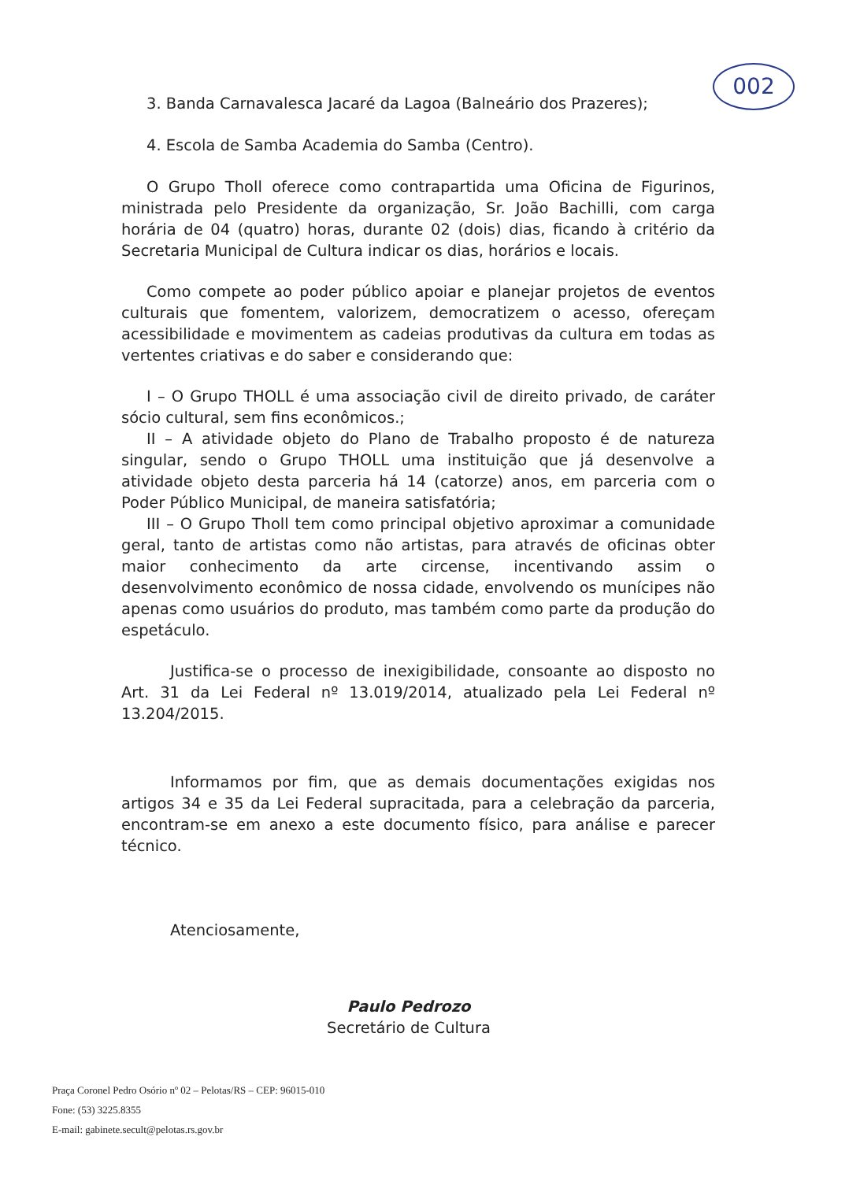002
3. Banda Carnavalesca Jacaré da Lagoa (Balneário dos Prazeres);
4. Escola de Samba Academia do Samba (Centro).
O Grupo Tholl oferece como contrapartida uma Oficina de Figurinos, ministrada pelo Presidente da organização, Sr. João Bachilli, com carga horária de 04 (quatro) horas, durante 02 (dois) dias, ficando à critério da Secretaria Municipal de Cultura indicar os dias, horários e locais.
Como compete ao poder público apoiar e planejar projetos de eventos culturais que fomentem, valorizem, democratizem o acesso, ofereçam acessibilidade e movimentem as cadeias produtivas da cultura em todas as vertentes criativas e do saber e considerando que:
I – O Grupo THOLL é uma associação civil de direito privado, de caráter sócio cultural, sem fins econômicos.;
II – A atividade objeto do Plano de Trabalho proposto é de natureza singular, sendo o Grupo THOLL uma instituição que já desenvolve a atividade objeto desta parceria há 14 (catorze) anos, em parceria com o Poder Público Municipal, de maneira satisfatória;
III – O Grupo Tholl tem como principal objetivo aproximar a comunidade geral, tanto de artistas como não artistas, para através de oficinas obter maior conhecimento da arte circense, incentivando assim o desenvolvimento econômico de nossa cidade, envolvendo os munícipes não apenas como usuários do produto, mas também como parte da produção do espetáculo.
Justifica-se o processo de inexigibilidade, consoante ao disposto no Art. 31 da Lei Federal nº 13.019/2014, atualizado pela Lei Federal nº 13.204/2015.
Informamos por fim, que as demais documentações exigidas nos artigos 34 e 35 da Lei Federal supracitada, para a celebração da parceria, encontram-se em anexo a este documento físico, para análise e parecer técnico.
Atenciosamente,
Paulo Pedrozo
Secretário de Cultura
Praça Coronel Pedro Osório nº 02 – Pelotas/RS – CEP: 96015-010
Fone: (53) 3225.8355
E-mail: gabinete.secult@pelotas.rs.gov.br